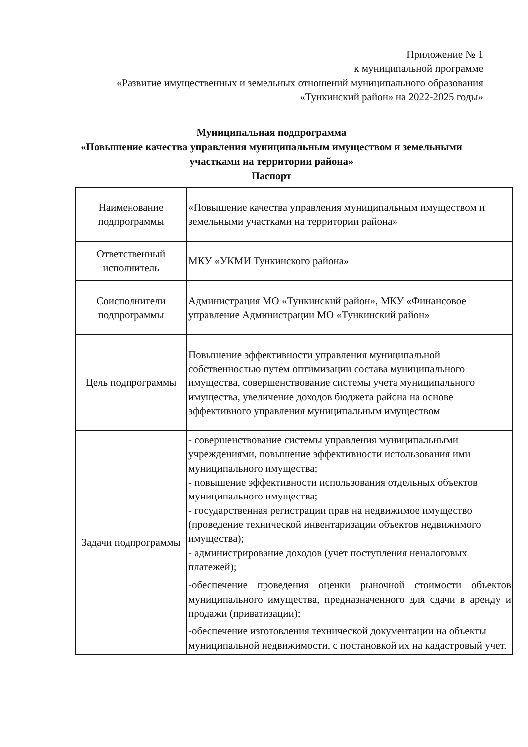Приложение № 1
к муниципальной программе
«Развитие имущественных и земельных отношений муниципального образования «Тункинский район» на 2022-2025 годы»
Муниципальная подпрограмма
«Повышение качества управления муниципальным имуществом и земельными участками на территории района»
Паспорт
| Наименование подпрограммы | «Повышение качества управления муниципальным имуществом и земельными участками на территории района» |
| Ответственный исполнитель | МКУ «УКМИ Тункинского района» |
| Соисполнители подпрограммы | Администрация МО «Тункинский район», МКУ «Финансовое управление Администрации МО «Тункинский район» |
| Цель подпрограммы | Повышение эффективности управления муниципальной собственностью путем оптимизации состава муниципального имущества, совершенствование системы учета муниципального имущества, увеличение доходов бюджета района на основе эффективного управления муниципальным имуществом |
| Задачи подпрограммы | - совершенствование системы управления муниципальными учреждениями, повышение эффективности использования ими муниципального имущества; - повышение эффективности использования отдельных объектов муниципального имущества; - государственная регистрации прав на недвижимое имущество (проведение технической инвентаризации объектов недвижимого имущества); - администрирование доходов (учет поступления неналоговых платежей); -обеспечение проведения оценки рыночной стоимости объектов муниципального имущества, предназначенного для сдачи в аренду и продажи (приватизации); -обеспечение изготовления технической документации на объекты муниципальной недвижимости, с постановкой их на кадастровый учет. |